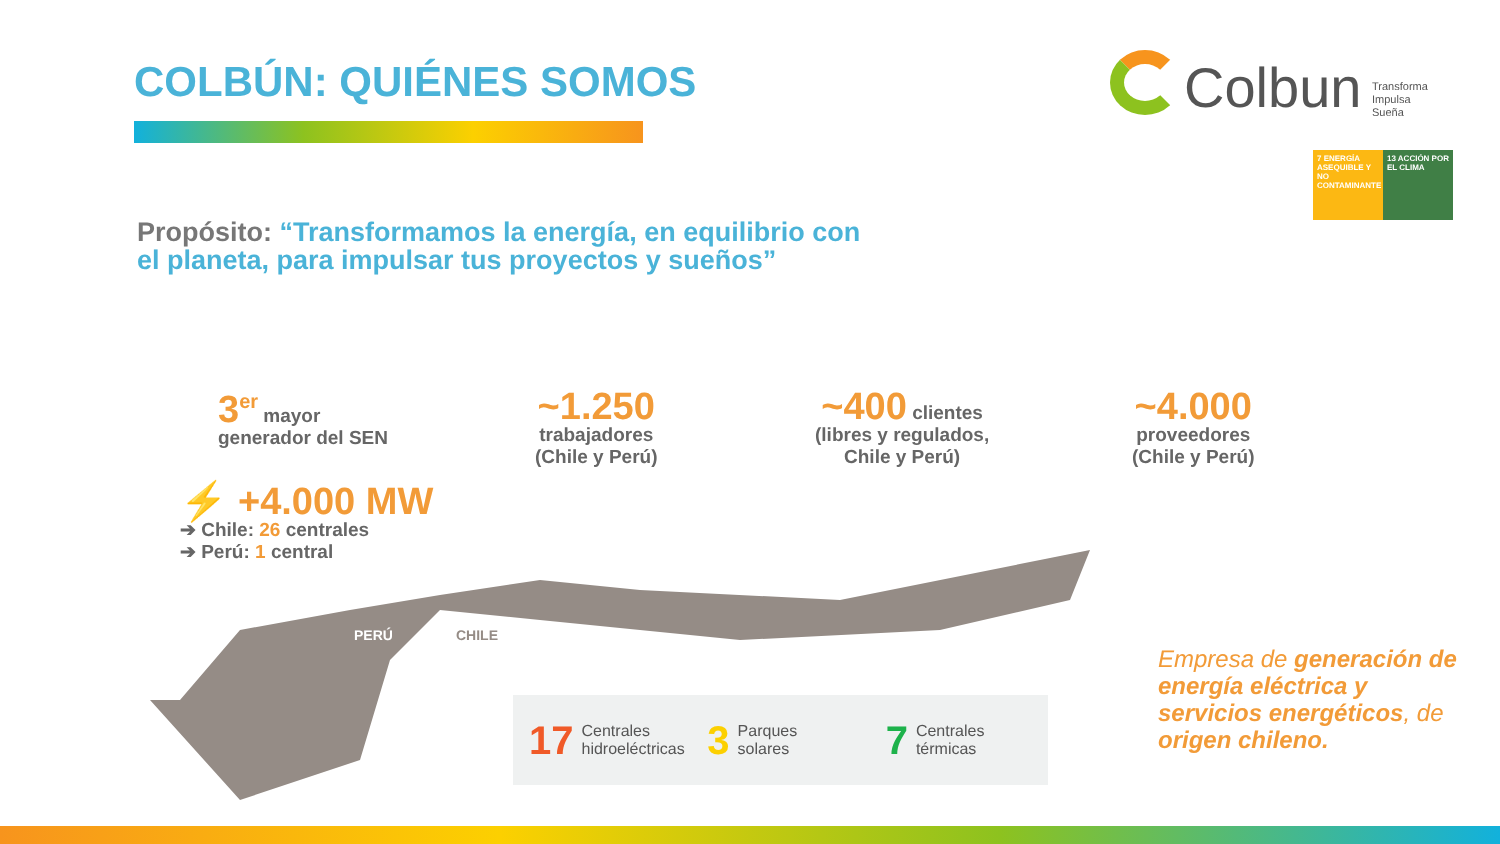COLBÚN: QUIÉNES SOMOS
Colbun
Transforma
Impulsa
Sueña
7 ENERGÍA ASEQUIBLE Y NO CONTAMINANTE
13 ACCIÓN POR EL CLIMA
Propósito: “Transformamos la energía, en equilibrio con
el planeta, para impulsar tus proyectos y sueños”
3<sup>er</sup> mayor
generador del SEN
~1.250
trabajadores
(Chile y Perú)
~400 clientes
(libres y regulados,
Chile y Perú)
~4.000
proveedores
(Chile y Perú)
⚡ +4.000 MW
➔ Chile: 26 centrales
➔ Perú: 1 central
PERÚ
CHILE
17 Centrales
hidroeléctricas
3 Parques
solares
7 Centrales
térmicas
Empresa de generación de energía eléctrica y servicios energéticos, de origen chileno.